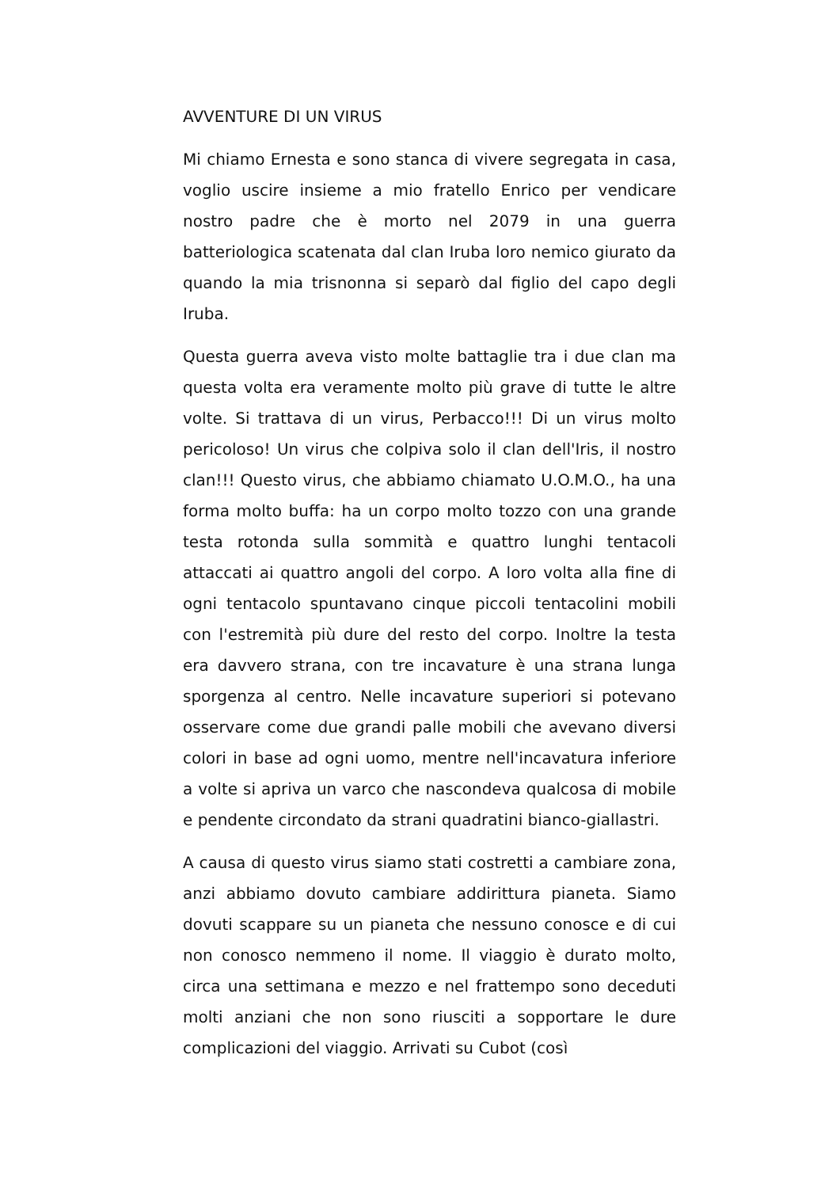AVVENTURE DI UN VIRUS
Mi chiamo Ernesta e sono stanca di vivere segregata in casa, voglio uscire insieme a mio fratello Enrico per vendicare nostro padre che è morto nel 2079 in una guerra batteriologica scatenata dal clan Iruba loro nemico giurato da quando la mia trisnonna si separò dal figlio del capo degli Iruba.
Questa guerra aveva visto molte battaglie tra i due clan ma questa volta era veramente molto più grave di tutte le altre volte. Si trattava di un virus, Perbacco!!! Di un virus molto pericoloso! Un virus che colpiva solo il clan dell'Iris, il nostro clan!!! Questo virus, che abbiamo chiamato U.O.M.O., ha una forma molto buffa: ha un corpo molto tozzo con una grande testa rotonda sulla sommità e quattro lunghi tentacoli attaccati ai quattro angoli del corpo. A loro volta alla fine di ogni tentacolo spuntavano cinque piccoli tentacolini mobili con l'estremità più dure del resto del corpo. Inoltre la testa era davvero strana, con tre incavature è una strana lunga sporgenza al centro. Nelle incavature superiori si potevano osservare come due grandi palle mobili che avevano diversi colori in base ad ogni uomo, mentre nell'incavatura inferiore a volte si apriva un varco che nascondeva qualcosa di mobile e pendente circondato da strani quadratini bianco-giallastri.
A causa di questo virus siamo stati costretti a cambiare zona, anzi abbiamo dovuto cambiare addirittura pianeta. Siamo dovuti scappare su un pianeta che nessuno conosce e di cui non conosco nemmeno il nome. Il viaggio è durato molto, circa una settimana e mezzo e nel frattempo sono deceduti molti anziani che non sono riusciti a sopportare le dure complicazioni del viaggio. Arrivati su Cubot (così